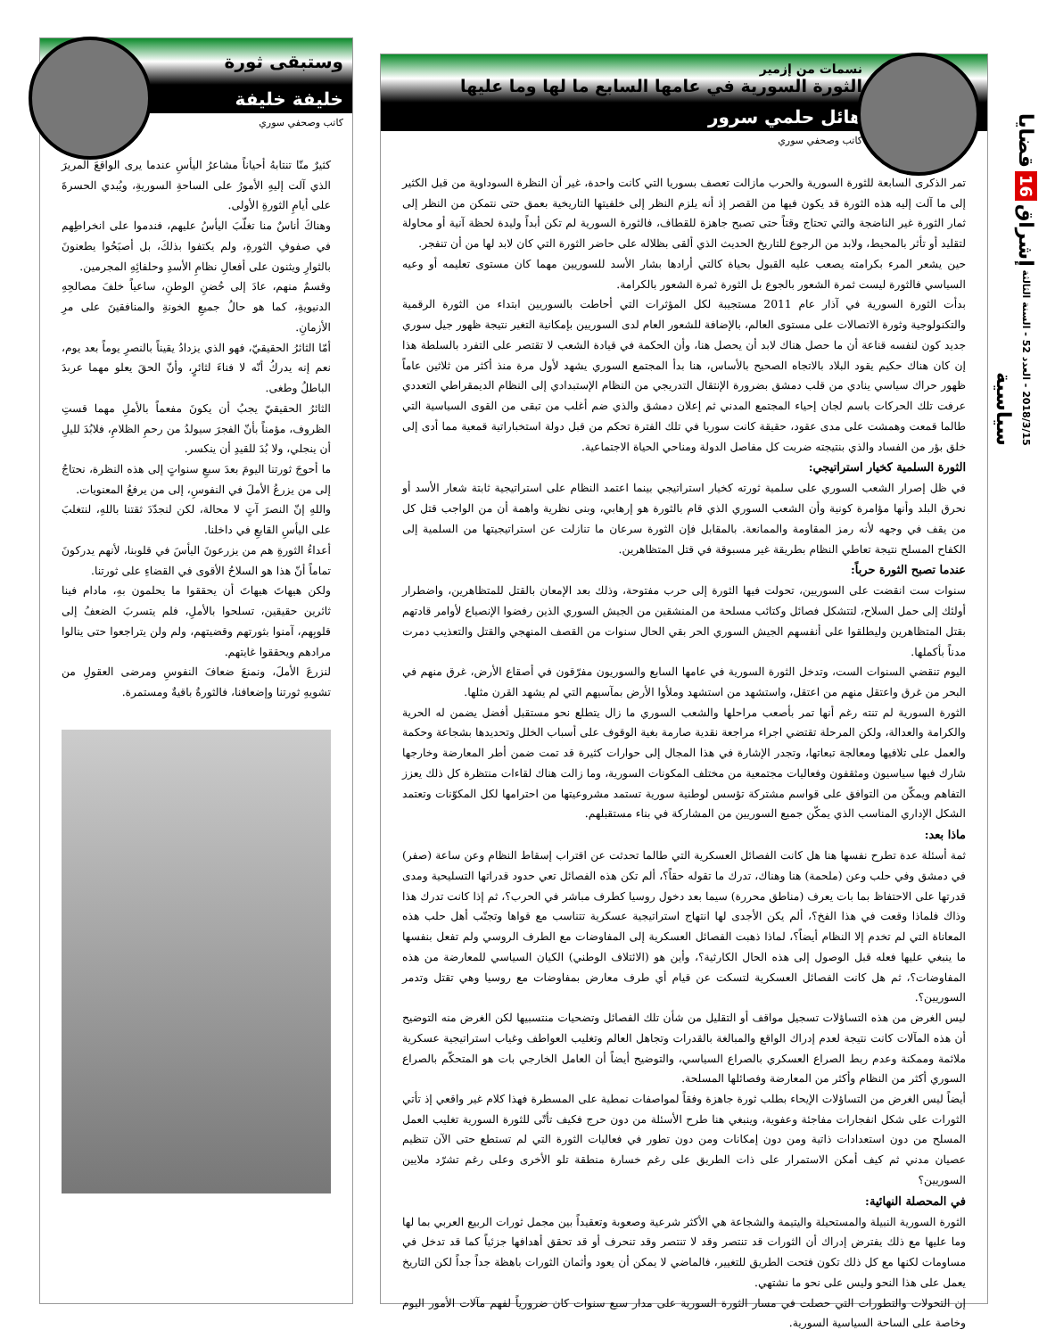2018/3/15 - العدد 52 - السنة الثالثة إشراق 16 قضايا سياسية
نسمات من إزمير
الثورة السورية في عامها السابع ما لها وما عليها
هائل حلمي سرور
كاتب وصحفي سوري
تمر الذكرى السابعة للثورة السورية والحرب مازالت تعصف بسوريا التي كانت واحدة، غير أن النظرة السوداوية من قبل الكثير إلى ما آلت إليه هذه الثورة قد يكون فيها من القصر إذ أنه يلزم النظر إلى خلفيتها التاريخية بعمق حتى نتمكن من النظر إلى ثمار الثورة غير الناضجة والتي تحتاج وقتاً حتى تصبح جاهزة للقطاف، فالثورة السورية لم تكن أبداً وليدة لحظة آنية أو محاولة لتقليد أو تأثر بالمحيط، ولابد من الرجوع للتاريخ الحديث الذي ألقى بظلاله على حاضر الثورة التي كان لابد لها من أن تنفجر.
حين يشعر المرء بكرامته يصعب عليه القبول بحياة كالتي أرادها بشار الأسد للسوريين مهما كان مستوى تعليمه أو وعيه السياسي فالثورة ليست ثمرة الشعور بالجوع بل الثورة ثمرة الشعور بالكرامة.
بدأت الثورة السورية في آذار عام 2011 مستجيبة لكل المؤثرات التي أحاطت بالسوريين ابتداء من الثورة الرقمية والتكنولوجية وثورة الاتصالات على مستوى العالم، بالإضافة للشعور العام لدى السوريين بإمكانية التغير نتيجة ظهور جيل سوري جديد كون لنفسه قناعة أن ما حصل هناك لابد أن يحصل هنا، وأن الحكمة في قيادة الشعب لا تقتصر على التفرد بالسلطة هذا إن كان هناك حكيم يقود البلاد بالاتجاه الصحيح بالأساس، هنا بدأ المجتمع السوري يشهد لأول مرة منذ أكثر من ثلاثين عاماً ظهور حراك سياسي ينادي من قلب دمشق بضرورة الإنتقال التدريجي من النظام الإستبدادي إلى النظام الديمقراطي التعددي عرفت تلك الحركات باسم لجان إحياء المجتمع المدني ثم إعلان دمشق والذي ضم أغلب من تبقى من القوى السياسية التي طالما قمعت وهمشت على مدى عقود، حقيقة كانت سوريا في تلك الفترة تحكم من قبل دولة استخباراتية قمعية مما أدى إلى خلق بؤر من الفساد والذي بنتيجته ضربت كل مفاصل الدولة ومناحي الحياة الاجتماعية.
الثورة السلمية كخيار استراتيجي:
في ظل إصرار الشعب السوري على سلمية ثورته كخيار استراتيجي بينما اعتمد النظام على استراتيجية ثابتة شعار الأسد أو نحرق البلد وأنها مؤامرة كونية وأن الشعب السوري الذي قام بالثورة هو إرهابي، وبنى نظرية واهمة أن من الواجب قتل كل من يقف في وجهه لأنه رمز المقاومة والممانعة. بالمقابل فإن الثورة سرعان ما تنازلت عن استراتيجيتها من السلمية إلى الكفاح المسلح نتيجة تعاطي النظام بطريقة غير مسبوقة في قتل المتظاهرين.
عندما تصبح الثورة حرباً:
سنوات ست انقضت على السوريين، تحولت فيها الثورة إلى حرب مفتوحة، وذلك بعد الإمعان بالقتل للمتظاهرين، واضطرار أولئك إلى حمل السلاح، لتتشكل فصائل وكتائب مسلحة من المنشقين من الجيش السوري الذين رفضوا الإنصياع لأوامر قادتهم بقتل المتظاهرين وليطلقوا على أنفسهم الجيش السوري الحر بقي الحال سنوات من القصف المنهجي والقتل والتعذيب دمرت مدناً بأكملها.
اليوم تنقضي السنوات الست، وتدخل الثورة السورية في عامها السابع والسوريون مفرّقون في أصقاع الأرض، غرق منهم في البحر من غرق واعتقل منهم من اعتقل، واستشهد من استشهد وملأوا الأرض بمآسيهم التي لم يشهد القرن مثلها.
الثورة السورية لم تنته رغم أنها تمر بأصعب مراحلها والشعب السوري ما زال يتطلع نحو مستقبل أفضل يضمن له الحرية والكرامة والعدالة، ولكن المرحلة تقتضي اجراء مراجعة نقدية صارمة بغية الوقوف على أسباب الخلل وتحديدها بشجاعة وحكمة والعمل على تلافيها ومعالجة تبعاتها، وتجدر الإشارة في هذا المجال إلى حوارات كثيرة قد تمت ضمن أطر المعارضة وخارجها شارك فيها سياسيون ومثقفون وفعاليات مجتمعية من مختلف المكونات السورية، وما زالت هناك لقاءات منتظرة كل ذلك يعزز التفاهم ويمكّن من التوافق على قواسم مشتركة تؤسس لوطنية سورية تستمد مشروعيتها من احترامها لكل المكوّنات وتعتمد الشكل الإداري المناسب الذي يمكّن جميع السوريين من المشاركة في بناء مستقبلهم.
ماذا بعد:
ثمة أسئلة عدة تطرح نفسها هنا هل كانت الفصائل العسكرية التي طالما تحدثت عن اقتراب إسقاط النظام وعن ساعة (صفر) في دمشق وفي حلب وعن (ملحمة) هنا وهناك، تدرك ما تقوله حقاً؟، ألم تكن هذه الفصائل تعي حدود قدراتها التسليحية ومدى قدرتها على الاحتفاظ بما بات يعرف (مناطق محررة) سيما بعد دخول روسيا كطرف مباشر في الحرب؟، ثم إذا كانت تدرك هذا وذاك فلماذا وقعت في هذا الفخ؟، ألم يكن الأجدى لها انتهاج استراتيجية عسكرية تتناسب مع قواها وتجنّب أهل حلب هذه المعاناة التي لم تخدم إلا النظام أيضاً؟، لماذا ذهبت الفصائل العسكرية إلى المفاوضات مع الطرف الروسي ولم تفعل بنفسها ما ينبغي عليها فعله قبل الوصول إلى هذه الحال الكارثية؟، وأين هو (الائتلاف الوطني) الكيان السياسي للمعارضة من هذه المفاوضات؟، ثم هل كانت الفصائل العسكرية لتسكت عن قيام أي طرف معارض بمفاوضات مع روسيا وهي تقتل وتدمر السوريين؟.
ليس الغرض من هذه التساؤلات تسجيل مواقف أو التقليل من شأن تلك الفصائل وتضحيات منتسبيها لكن الغرض منه التوضيح أن هذه المآلات كانت نتيجة لعدم إدراك الواقع والمبالغة بالقدرات وتجاهل العالم وتغليب العواطف وغياب استراتيجية عسكرية ملائمة وممكنة وعدم ربط الصراع العسكري بالصراع السياسي، والتوضيح أيضاً أن العامل الخارجي بات هو المتحكّم بالصراع السوري أكثر من النظام وأكثر من المعارضة وفصائلها المسلحة.
أيضاً ليس الغرض من التساؤلات الإيحاء بطلب ثورة جاهزة وفقاً لمواصفات نمطية على المسطرة فهذا كلام غير واقعي إذ تأتي الثورات على شكل انفجارات مفاجئة وعفوية، وينبغي هنا طرح الأسئلة من دون حرج فكيف تأتّى للثورة السورية تغليب العمل المسلح من دون استعدادات ذاتية ومن دون إمكانات ومن دون تطور في فعاليات الثورة التي لم تستطع حتى الآن تنظيم عصيان مدني ثم كيف أمكن الاستمرار على ذات الطريق على رغم خسارة منطقة تلو الأخرى وعلى رغم تشرّد ملايين السوريين؟
في المحصلة النهائية:
الثورة السورية النبيلة والمستحيلة واليتيمة والشجاعة هي الأكثر شرعية وصعوبة وتعقيداً بين مجمل ثورات الربيع العربي بما لها وما عليها مع ذلك يفترض إدراك أن الثورات قد تنتصر وقد لا تنتصر وقد تنحرف أو قد تحقق أهدافها جزئياً كما قد تدخل في مساومات لكنها مع كل ذلك تكون فتحت الطريق للتغيير، فالماضي لا يمكن أن يعود وأثمان الثورات باهظة جداً جداً لكن التاريخ يعمل على هذا النحو وليس على نحو ما نشتهي.
إن التحولات والتطورات التي حصلت في مسار الثورة السورية على مدار سبع سنوات كان ضرورياً لفهم مآلات الأمور اليوم وخاصة على الساحة السياسية السورية.
وستبقى ثورة
خليفة خليفة
كاتب وصحفي سوري
كثيرٌ منّا تنتابهُ أحياناً مشاعرُ اليأسِ عندما يرى الواقعَ المريرَ الذي آلت إليهِ الأمورُ على الساحةِ السوريةِ، ويُبدي الحسرةَ على أيامِ الثورةِ الأولى.
وهناكَ أناسٌ منا تغلّبَ اليأسُ عليهم، فندموا على انخراطِهم في صفوفِ الثورةِ، ولم يكتفوا بذلكَ، بل أصبَحُوا يطعنونَ بالثوارِ ويثنون على أفعالِ نظامِ الأسدِ وحلفائِهِ المجرمين.
وقسمٌ منهم، عادَ إلى حُضنِ الوطنِ، ساعياً خلفَ مصالحِهِ الدنيويةِ، كما هو حالُ جميعِ الخونةِ والمنافقينَ على مرِ الأزمانِ.
أمّا الثائرُ الحقيقيّ، فهو الذي يزدادُ يقيناً بالنصرِ يوماً بعد يوم، نعم إنه يدركُ أنّه لا فناءَ لثائرٍ، وأنّ الحقَ يعلو مهما عربدَ الباطلُ وطغى.
الثائرُ الحقيقيّ يجبُ أن يكونَ مفعماً بالأملِ مهما قستِ الظروف، مؤمناً بأنّ الفجرَ سيولدُ من رحمِ الظلامِ، فلابُدَ لليلِ أن ينجلي، ولا بُدَ للقيدِ أن ينكسر.
ما أحوجَ ثورتنا اليومَ بعدَ سبعِ سنواتٍ إلى هذه النظرة، نحتاجُ إلى من يزرعُ الأملَ في النفوسِ، إلى من يرفعُ المعنويات.
واللهِ إنّ النصرَ آتٍ لا محالة، لكن لنجدّدَ ثقتنا باللهِ، لنتغلبَ على اليأسِ القابعِ في داخلنا.
أعداءُ الثورةِ هم من يزرعونَ اليأسَ في قلوبنا، لأنهم يدركونَ تماماً أنّ هذا هو السلاحُ الأقوى في القضاءِ على ثورتنا.
ولكن هيهاتَ هيهاتَ أن يحققوا ما يحلمون بهِ، مادام فينا ثائرين حقيقين، تسلحوا بالأملِ، فلم يتسربَ الضعفُ إلى قلوبِهم، آمنوا بثورتهم وقضيتهم، ولم ولن يتراجعوا حتى ينالوا مرادهم ويحققوا غايتهم.
لنزرعَ الأملَ، ونمنعَ ضعافَ النفوسِ ومرضى العقولِ من تشويهِ ثورتنا وإضعافنا، فالثورةُ باقيةٌ ومستمرة.